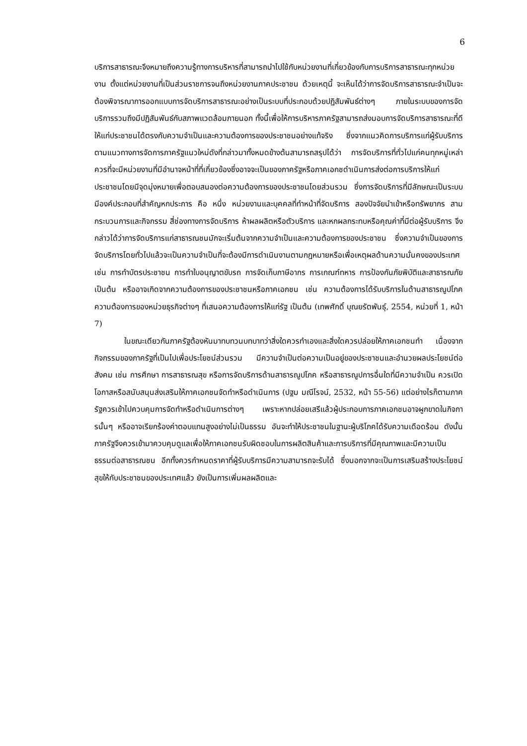6
บริการสาธารณะจึงหมายถึงความรู้ทางการบริหารที่สามารถนำไปใช้กับหน่วยงานที่เกี่ยวข้องกับการบริการสาธารณะทุกหน่วยงาน ตั้งแต่หน่วยงานที่เป็นส่วนราชการจนถึงหน่วยงานภาคประชาชน ด้วยเหตุนี้ จะเห็นได้ว่าการจัดบริการสาธารณะจำเป็นจะต้องพิจารณาการออกแบบการจัดบริการสาธารณะอย่างเป็นระบบที่ประกอบด้วยปฏิสัมพันธ์ต่างๆ ภายในระบบของการจัดบริการรวมถึงมีปฏิสัมพันธ์กับสภาพแวดล้อมภายนอก ทั้งนี้เพื่อให้การบริหารภาครัฐสามารถส่งมอบการจัดบริการสาธารณะที่ดีให้แก่ประชาชนได้ตรงกับความจำเป็นและความต้องการของประชาชนอย่างแท้จริง ซึ่งจากแนวคิดการบริการแก่ผู้รับบริการตามแนวทางการจัดการภาครัฐแนวใหม่ดังที่กล่าวมาทั้งหมดข้างต้นสามารถสรุปได้ว่า การจัดบริการที่ทั่วไปแก่คนทุกหมู่เหล่า ควรที่จะมีหน่วยงานที่มีอำนาจหน้าที่ที่เกี่ยวข้องซึ่งอาจจะเป็นของภาครัฐหรือภาคเอกชดำเนินการส่งต่อการบริการให้แก่ประชาชนโดยมีจุดมุ่งหมายเพื่อตอบสนองต่อความต้องการของประชาชนโดยส่วนรวม ซึ่งการจัดบริการที่มีลักษณะเป็นระบบ มีองค์ประกอบที่สำคัญหกประการ คือ หนึ่ง หน่วยงานและบุคคลที่ทำหน้าที่จัดบริการ สองปัจจัยนำเข้าหรือทรัพยากร สามกระบวนการและกิจกรรม สี่ช่องทางการจัดบริการ ห้าผลผลิตหรือตัวบริการ และหกผลกระทบหรือคุณค่าที่มีต่อผู้รับบริการ จึงกล่าวได้ว่าการจัดบริการแก่สาธารณชนมักจะเริ่มต้นจากความจำเป็นและความต้องการของประชาชน ซึ่งความจำเป็นของการจัดบริการโดยทั่วไปแล้วจะเป็นความจำเป็นที่จะต้องมีการดำเนินงานตามกฎหมายหรือเพื่อเหตุผลด้านความมั่นคงของประเทศ เช่น การทำบัตรประชาชน การทำใบอนุญาตขับรถ การจัดเก็บภาษีอากร การเกณฑ์ทหาร การป้องกันภัยพิบัติและสาธารณภัย เป็นต้น หรืออาจเกิดจากความต้องการของประชาชนหรือภาคเอกชน เช่น ความต้องการได้รับบริการในด้านสาธารณูปโภค ความต้องการของหน่วยธุรกิจต่างๆ ที่เสนอความต้องการให้แก่รัฐ เป็นต้น (เทพศักดิ์ บุณยรัตพันธุ์, 2554, หน่วยที่ 1, หน้า 7)
ในขณะเดียวกันภาครัฐต้องหันมาทบทวนบทบาทว่าสิ่งใดควรทำเองและสิ่งใดควรปล่อยให้ภาคเอกชนทำ เนื่องจากกิจกรรมของภาครัฐที่เป็นไปเพื่อประโยชน์ส่วนรวม มีความจำเป็นต่อความเป็นอยู่ของประชาชนและอำนวยผลประโยชน์ต่อสังคม เช่น การศึกษา การสาธารณสุข หรือการจัดบริการด้านสาธารณูปโภค หรือสาธารณูปการอื่นใดที่มีความจำเป็น ควรเปิดโอกาสหรือสนับสนุนส่งเสริมให้ภาคเอกชนจัดทำหรือดำเนินการ (ปฐม มณีโรจน์, 2532, หน้า 55-56) แต่อย่างไรก็ตามภาครัฐควรเข้าไปควบคุมการจัดทำหรือดำเนินการต่างๆ เพราะหากปล่อยเสรีแล้วผู้ประกอบการภาคเอกชนอาจผูกขาดในกิจการนั้นๆ หรืออาจเรียกร้องค่าตอบแทนสูงอย่างไม่เป็นธรรม อันจะทำให้ประชาชนในฐานะผู้บริโภคได้รับความเดือดร้อน ดังนั้นภาครัฐจึงควรเข้ามาควบคุมดูแลเพื่อให้ภาคเอกชนรับผิดชอบในการผลิตสินค้าและการบริการที่มีคุณภาพและมีความเป็นธรรมต่อสาธารณชน อีกทั้งควรกำหนดราคาที่ผู้รับบริการมีความสามารถจะรับได้ ซึ่งนอกจากจะเป็นการเสริมสร้างประโยชน์สุขให้กับประชาชนของประเทศแล้ว ยังเป็นการเพิ่มผลผลิตและ